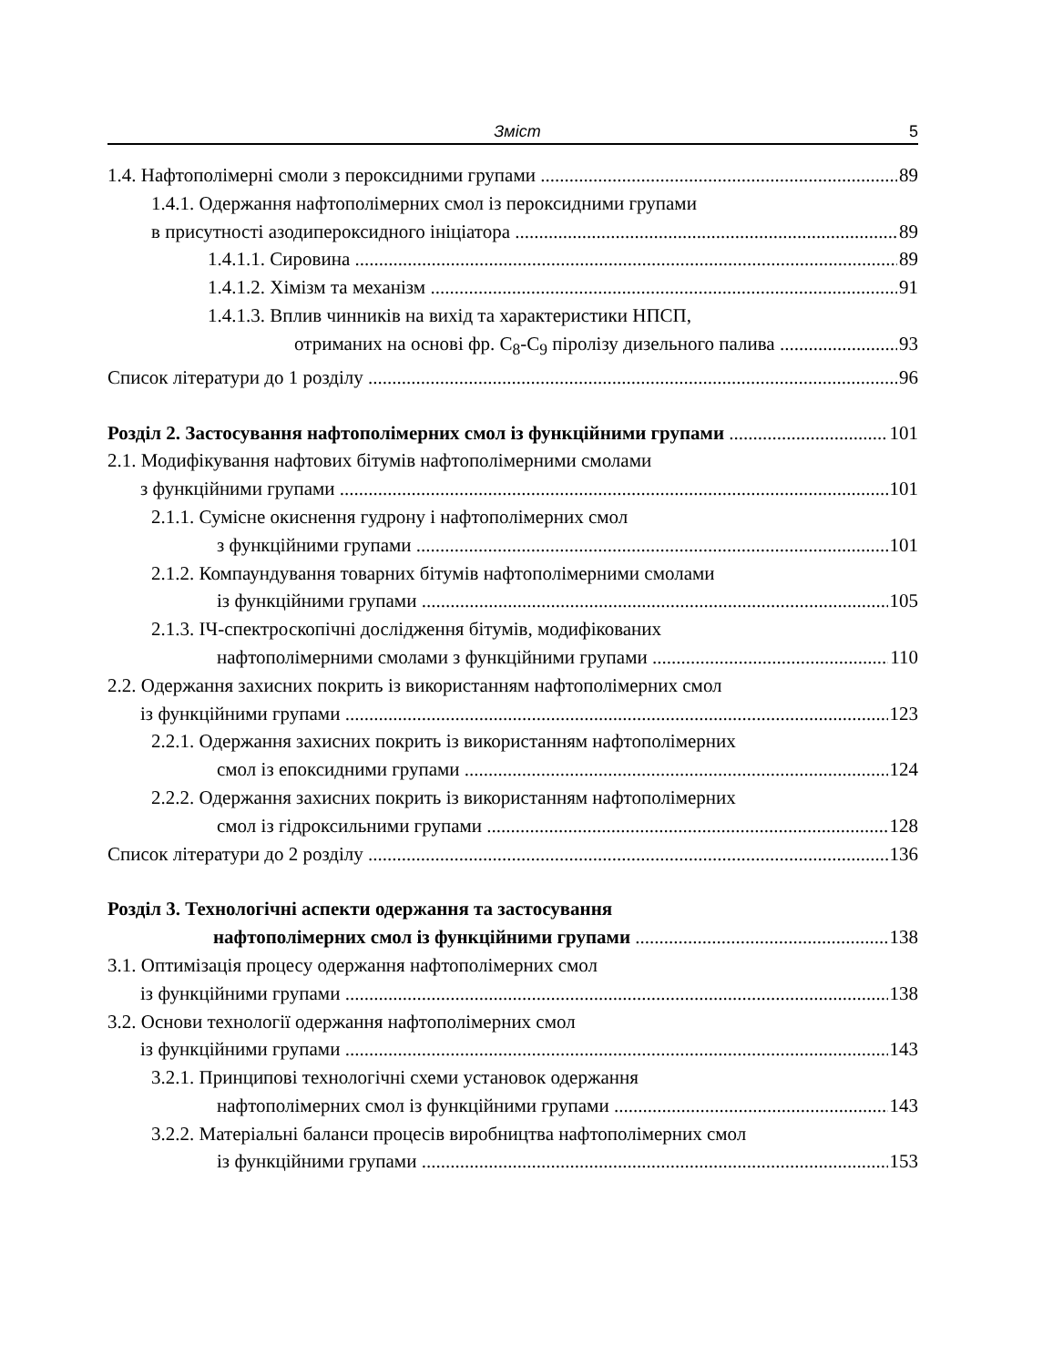Зміст 5
1.4. Нафтополімерні смоли з пероксидними групами 89
1.4.1. Одержання нафтополімерних смол із пероксидними групами
в присутності азодипероксидного ініціатора 89
1.4.1.1. Сировина 89
1.4.1.2. Хімізм та механізм 91
1.4.1.3. Вплив чинників на вихід та характеристики НПСП,
отриманих на основі фр. С<sub>8</sub>-С<sub>9</sub> піролізу дизельного палива 93
Список літератури до 1 розділу 96
Розділ 2. Застосування нафтополімерних смол із функційними групами 101
2.1. Модифікування нафтових бітумів нафтополімерними смолами
з функційними групами 101
2.1.1. Сумісне окиснення гудрону і нафтополімерних смол
з функційними групами 101
2.1.2. Компаундування товарних бітумів нафтополімерними смолами
із функційними групами 105
2.1.3. ІЧ-спектроскопічні дослідження бітумів, модифікованих
нафтополімерними смолами з функційними групами 110
2.2. Одержання захисних покрить із використанням нафтополімерних смол
із функційними групами 123
2.2.1. Одержання захисних покрить із використанням нафтополімерних
смол із епоксидними групами 124
2.2.2. Одержання захисних покрить із використанням нафтополімерних
смол із гідроксильними групами 128
Список літератури до 2 розділу 136
Розділ 3. Технологічні аспекти одержання та застосування
нафтополімерних смол із функційними групами 138
3.1. Оптимізація процесу одержання нафтополімерних смол
із функційними групами 138
3.2. Основи технології одержання нафтополімерних смол
із функційними групами 143
3.2.1. Принципові технологічні схеми установок одержання
нафтополімерних смол із функційними групами 143
3.2.2. Матеріальні баланси процесів виробництва нафтополімерних смол
із функційними групами 153